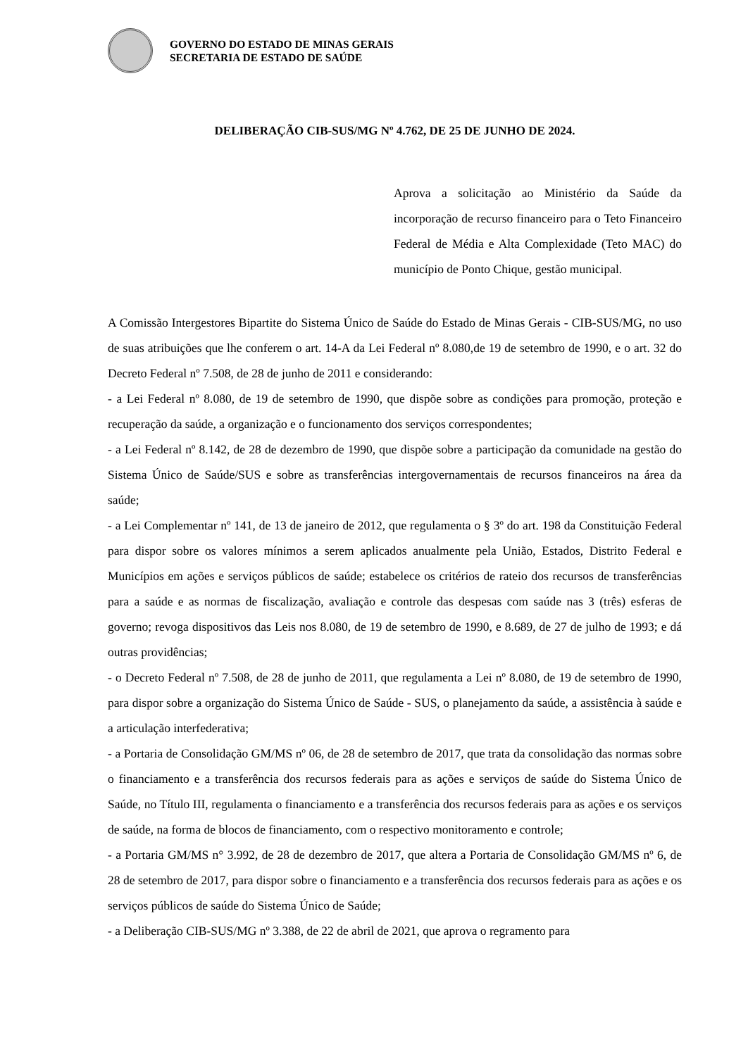GOVERNO DO ESTADO DE MINAS GERAIS
SECRETARIA DE ESTADO DE SAÚDE
DELIBERAÇÃO CIB-SUS/MG Nº 4.762, DE 25 DE JUNHO DE 2024.
Aprova a solicitação ao Ministério da Saúde da incorporação de recurso financeiro para o Teto Financeiro Federal de Média e Alta Complexidade (Teto MAC) do município de Ponto Chique, gestão municipal.
A Comissão Intergestores Bipartite do Sistema Único de Saúde do Estado de Minas Gerais - CIB-SUS/MG, no uso de suas atribuições que lhe conferem o art. 14-A da Lei Federal nº 8.080,de 19 de setembro de 1990, e o art. 32 do Decreto Federal nº 7.508, de 28 de junho de 2011 e considerando:
- a Lei Federal nº 8.080, de 19 de setembro de 1990, que dispõe sobre as condições para promoção, proteção e recuperação da saúde, a organização e o funcionamento dos serviços correspondentes;
- a Lei Federal nº 8.142, de 28 de dezembro de 1990, que dispõe sobre a participação da comunidade na gestão do Sistema Único de Saúde/SUS e sobre as transferências intergovernamentais de recursos financeiros na área da saúde;
- a Lei Complementar nº 141, de 13 de janeiro de 2012, que regulamenta o § 3º do art. 198 da Constituição Federal para dispor sobre os valores mínimos a serem aplicados anualmente pela União, Estados, Distrito Federal e Municípios em ações e serviços públicos de saúde; estabelece os critérios de rateio dos recursos de transferências para a saúde e as normas de fiscalização, avaliação e controle das despesas com saúde nas 3 (três) esferas de governo; revoga dispositivos das Leis nos 8.080, de 19 de setembro de 1990, e 8.689, de 27 de julho de 1993; e dá outras providências;
- o Decreto Federal nº 7.508, de 28 de junho de 2011, que regulamenta a Lei nº 8.080, de 19 de setembro de 1990, para dispor sobre a organização do Sistema Único de Saúde - SUS, o planejamento da saúde, a assistência à saúde e a articulação interfederativa;
- a Portaria de Consolidação GM/MS nº 06, de 28 de setembro de 2017, que trata da consolidação das normas sobre o financiamento e a transferência dos recursos federais para as ações e serviços de saúde do Sistema Único de Saúde, no Título III, regulamenta o financiamento e a transferência dos recursos federais para as ações e os serviços de saúde, na forma de blocos de financiamento, com o respectivo monitoramento e controle;
- a Portaria GM/MS n° 3.992, de 28 de dezembro de 2017, que altera a Portaria de Consolidação GM/MS nº 6, de 28 de setembro de 2017, para dispor sobre o financiamento e a transferência dos recursos federais para as ações e os serviços públicos de saúde do Sistema Único de Saúde;
- a Deliberação CIB-SUS/MG nº 3.388, de 22 de abril de 2021, que aprova o regramento para